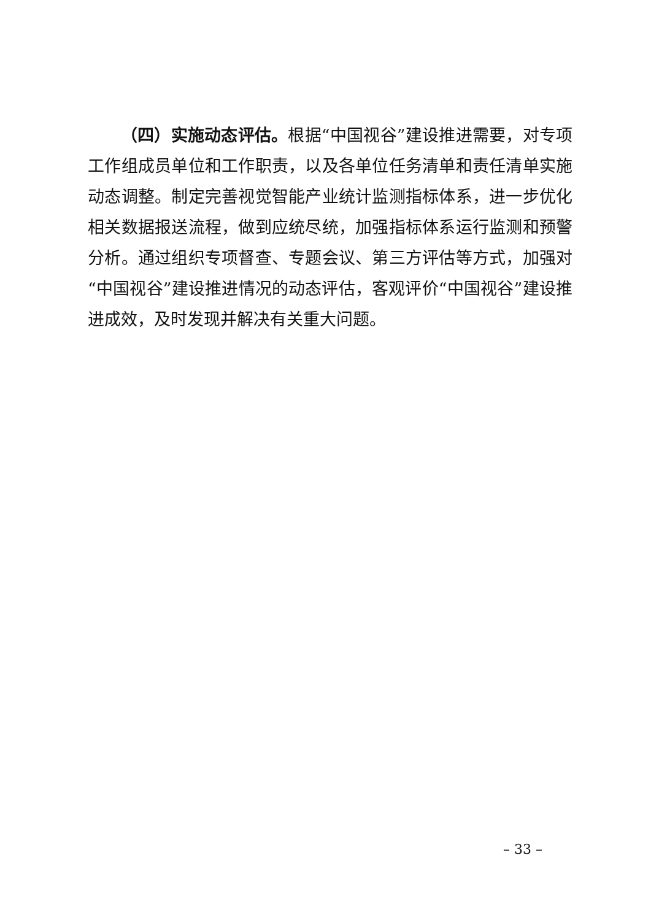（四）实施动态评估。根据“中国视谷”建设推进需要，对专项工作组成员单位和工作职责，以及各单位任务清单和责任清单实施动态调整。制定完善视觉智能产业统计监测指标体系，进一步优化相关数据报送流程，做到应统尽统，加强指标体系运行监测和预警分析。通过组织专项督查、专题会议、第三方评估等方式，加强对“中国视谷”建设推进情况的动态评估，客观评价“中国视谷”建设推进成效，及时发现并解决有关重大问题。
– 33 –